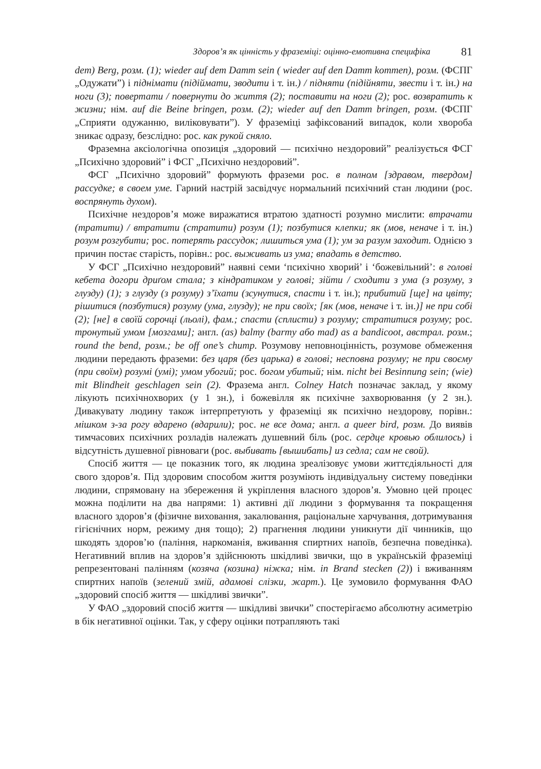Здоров’я як цінність у фраземіці: оцінно-емотивна специфіка 81
dem) Berg, розм. (1); wieder auf dem Damm sein ( wieder auf den Damm kommen), розм. (ФСПГ „Одужати”) і піднімати (підіймати, зводити і т. ін.) / підняти (підійняти, звести і т. ін.) на ноги (3); повертати / повернути до життя (2); поставити на ноги (2); рос. возвратить к жизни; нім. auf die Beine bringen, розм. (2); wieder auf den Damm bringen, розм. (ФСПГ „Сприяти одужанню, виліковувати”). У фраземіці зафіксований випадок, коли хвороба зникає одразу, безслідно: рос. как рукой сняло.
Фраземна аксіологічна опозиція „здоровий — психічно нездоровий” реалізується ФСГ „Психічно здоровий” і ФСГ „Психічно нездоровий”.
ФСГ „Психічно здоровий” формують фраземи рос. в полном [здравом, твердом] рассудке; в своем уме. Гарний настрій засвідчує нормальний психічний стан людини (рос. воспрянуть духом).
Психічне нездоров’я може виражатися втратою здатності розумно мислити: втрачати (тратити) / втратити (стратити) розум (1); позбутися клепки; як (мов, неначе і т. ін.) розум розгубити; рос. потерять рассудок; лишиться ума (1); ум за разум заходит. Однією з причин постає старість, порівн.: рос. выживать из ума; впадать в детство.
У ФСГ „Психічно нездоровий” наявні семи ‘психічно хворий’ і ‘божевільний’: в голові кебета догори дриґом стала; з кіндратиком у голові; зійти / сходити з ума (з розуму, з глузду) (1); з глузду (з розуму) з’їхати (зсунутися, спасти і т. ін.); прибитий [ще] на цвіту; рішитися (позбутися) розуму (ума, глузду); не при своїх; [як (мов, неначе і т. ін.)] не при собі (2); [не] в своїй сорочці (льолі), фам.; спасти (сплисти) з розуму; стратитися розуму; рос. тронутый умом [мозгами]; англ. (as) balmy (barmy або mad) as a bandicoot, австрал. розм.; round the bend, розм.; be off one’s chump. Розумову неповноцінність, розумове обмеження людини передають фраземи: без царя (без царька) в голові; несповна розуму; не при своєму (при своїм) розумі (умі); умом убогий; рос. богом убитый; нім. nicht bei Besinnung sein; (wie) mit Blindheit geschlagen sein (2). Фразема англ. Colney Hatch позначає заклад, у якому лікують психічнохворих (у 1 зн.), і божевілля як психічне захворювання (у 2 зн.). Дивакувату людину також інтерпретують у фраземіці як психічно нездорову, порівн.: мішком з-за рогу вдарено (вдарили); рос. не все дома; англ. a queer bird, розм. До виявів тимчасових психічних розладів належать душевний біль (рос. сердце кровью облилось) і відсутність душевної рівноваги (рос. выбивать [вышибать] из седла; сам не свой).
Спосіб життя — це показник того, як людина зреалізовує умови життєдіяльності для свого здоров’я. Під здоровим способом життя розуміють індивідуальну систему поведінки людини, спрямовану на збереження й укріплення власного здоров’я. Умовно цей процес можна поділити на два напрями: 1) активні дії людини з формування та покращення власного здоров’я (фізичне виховання, закалювання, раціональне харчування, дотримування гігієнічних норм, режиму дня тощо); 2) прагнення людини уникнути дії чинників, що шкодять здоров’ю (паління, наркоманія, вживання спиртних напоїв, безпечна поведінка). Негативний вплив на здоров’я здійснюють шкідливі звички, що в українській фраземіці репрезентовані палінням (козяча (козина) ніжка; нім. in Brand stecken (2)) і вживанням спиртних напоїв (зелений змій, адамові слізки, жарт.). Це зумовило формування ФАО „здоровий спосіб життя — шкідливі звички”.
У ФАО „здоровий спосіб життя — шкідливі звички” спостерігаємо абсолютну асиметрію в бік негативної оцінки. Так, у сферу оцінки потрапляють такі